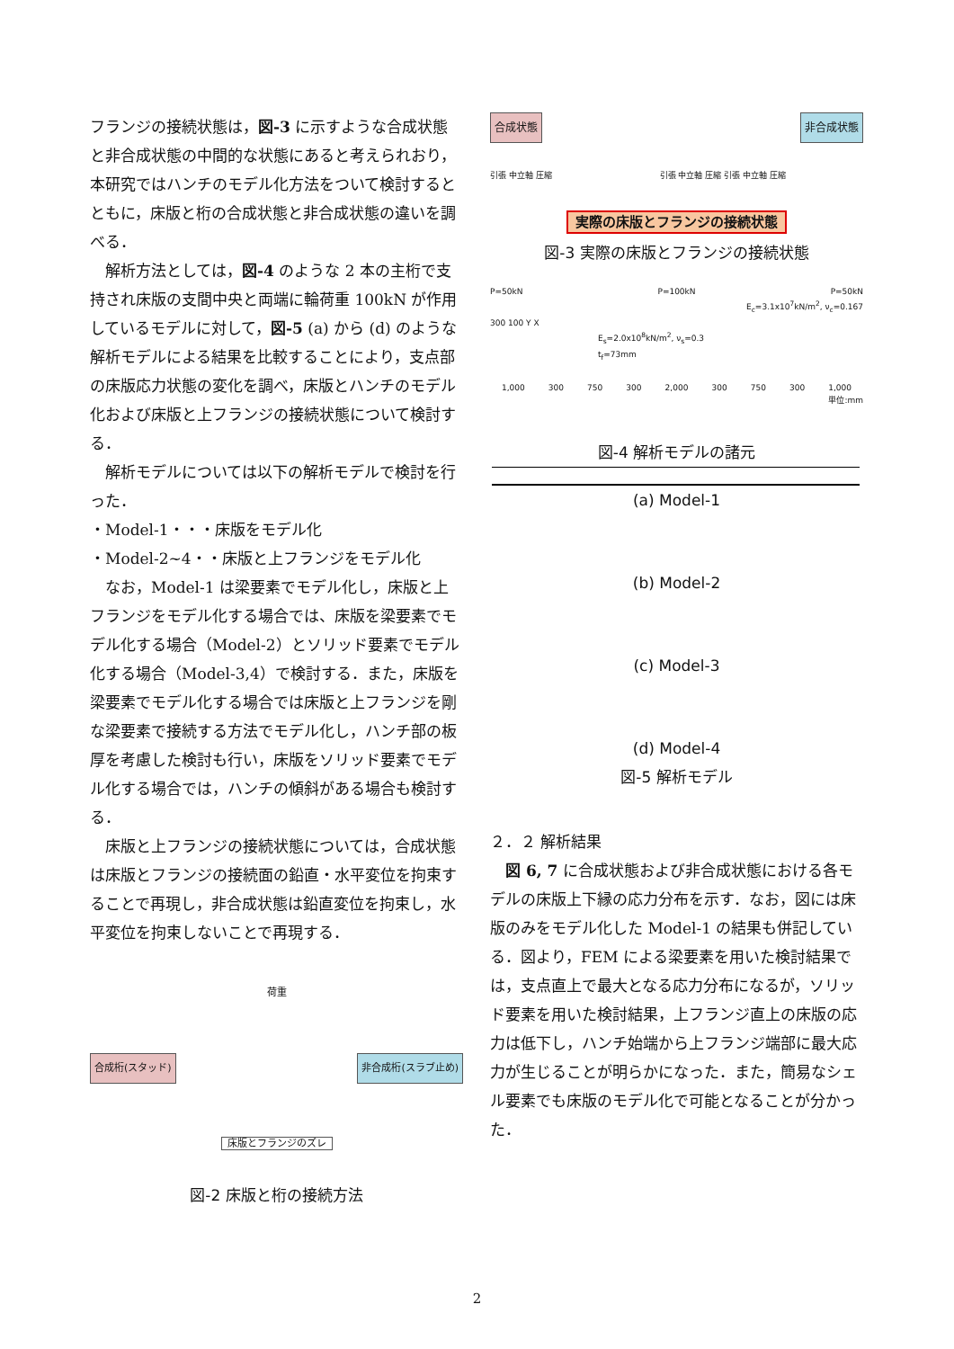フランジの接続状態は，図-3 に示すような合成状態と非合成状態の中間的な状態にあると考えられおり，本研究ではハンチのモデル化方法をついて検討するとともに，床版と桁の合成状態と非合成状態の違いを調べる．
解析方法としては，図-4 のような 2 本の主桁で支持され床版の支間中央と両端に輪荷重 100kN が作用しているモデルに対して，図-5 (a) から (d) のような解析モデルによる結果を比較することにより，支点部の床版応力状態の変化を調べ，床版とハンチのモデル化および床版と上フランジの接続状態について検討する．
解析モデルについては以下の解析モデルで検討を行った．
・Model-1・・・床版をモデル化
・Model-2~4・・床版と上フランジをモデル化
なお，Model-1 は梁要素でモデル化し，床版と上フランジをモデル化する場合では、床版を梁要素でモデル化する場合（Model-2）とソリッド要素でモデル化する場合（Model-3,4）で検討する．また，床版を梁要素でモデル化する場合では床版と上フランジを剛な梁要素で接続する方法でモデル化し，ハンチ部の板厚を考慮した検討も行い，床版をソリッド要素でモデル化する場合では，ハンチの傾斜がある場合も検討する．
床版と上フランジの接続状態については，合成状態は床版とフランジの接続面の鉛直・水平変位を拘束することで再現し，非合成状態は鉛直変位を拘束し，水平変位を拘束しないことで再現する．
荷重 合成桁(スタッド) 非合成桁(スラブ止め) 床版とフランジのズレ
図-2 床版と桁の接続方法
合成状態 非合成状態 引張 中立軸 圧縮 　　　　　　　　　　　　　引張 中立軸 圧縮 引張 中立軸 圧縮 実際の床版とフランジの接続状態
図-3 実際の床版とフランジの接続状態
P=50kN P=100kN P=50kN
E<sub>c</sub>=3.1x10<sup>7</sup>kN/m<sup>2</sup>, ν<sub>c</sub>=0.167
300 100 Y X
E<sub>s</sub>=2.0x10<sup>8</sup>kN/m<sup>2</sup>, ν<sub>s</sub>=0.3
t<sub>f</sub>=73mm
1,000 300 750 300 2,000 300 750 300 1,000
単位:mm
図-4 解析モデルの諸元
(a) Model-1
(b) Model-2
(c) Model-3
(d) Model-4
図-5 解析モデル
２．２ 解析結果
図 6, 7 に合成状態および非合成状態における各モデルの床版上下縁の応力分布を示す．なお，図には床版のみをモデル化した Model-1 の結果も併記している．図より，FEM による梁要素を用いた検討結果では，支点直上で最大となる応力分布になるが，ソリッド要素を用いた検討結果，上フランジ直上の床版の応力は低下し，ハンチ始端から上フランジ端部に最大応力が生じることが明らかになった．また，簡易なシェル要素でも床版のモデル化で可能となることが分かった．
2